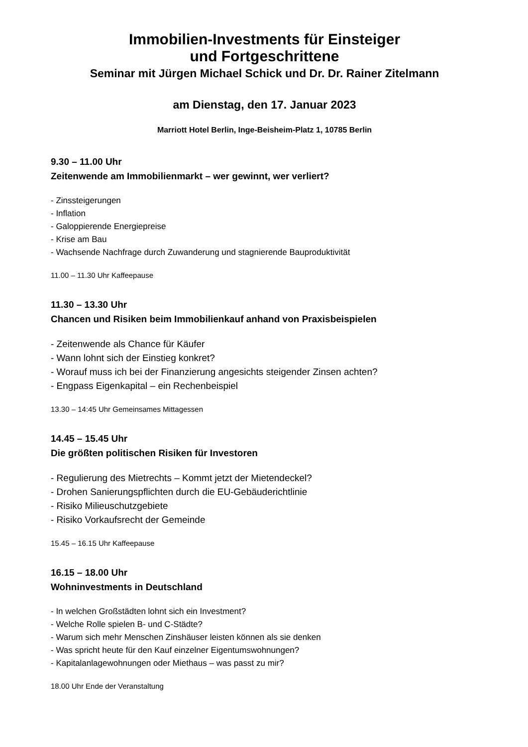Immobilien-Investments für Einsteiger
und Fortgeschrittene
Seminar mit Jürgen Michael Schick und Dr. Dr. Rainer Zitelmann
am Dienstag, den 17. Januar 2023
Marriott Hotel Berlin, Inge-Beisheim-Platz 1, 10785 Berlin
9.30 – 11.00 Uhr
Zeitenwende am Immobilienmarkt – wer gewinnt, wer verliert?
- Zinssteigerungen
- Inflation
- Galoppierende Energiepreise
- Krise am Bau
- Wachsende Nachfrage durch Zuwanderung und stagnierende Bauproduktivität
11.00 – 11.30 Uhr Kaffeepause
11.30 – 13.30 Uhr
Chancen und Risiken beim Immobilienkauf anhand von Praxisbeispielen
- Zeitenwende als Chance für Käufer
- Wann lohnt sich der Einstieg konkret?
- Worauf muss ich bei der Finanzierung angesichts steigender Zinsen achten?
- Engpass Eigenkapital – ein Rechenbeispiel
13.30 – 14:45 Uhr Gemeinsames Mittagessen
14.45 – 15.45 Uhr
Die größten politischen Risiken für Investoren
- Regulierung des Mietrechts – Kommt jetzt der Mietendeckel?
- Drohen Sanierungspflichten durch die EU-Gebäuderichtlinie
- Risiko Milieuschutzgebiete
- Risiko Vorkaufsrecht der Gemeinde
15.45 – 16.15 Uhr Kaffeepause
16.15 – 18.00 Uhr
Wohninvestments in Deutschland
- In welchen Großstädten lohnt sich ein Investment?
- Welche Rolle spielen B- und C-Städte?
- Warum sich mehr Menschen Zinshäuser leisten können als sie denken
- Was spricht heute für den Kauf einzelner Eigentumswohnungen?
- Kapitalanlagewohnungen oder Miethaus – was passt zu mir?
18.00 Uhr Ende der Veranstaltung